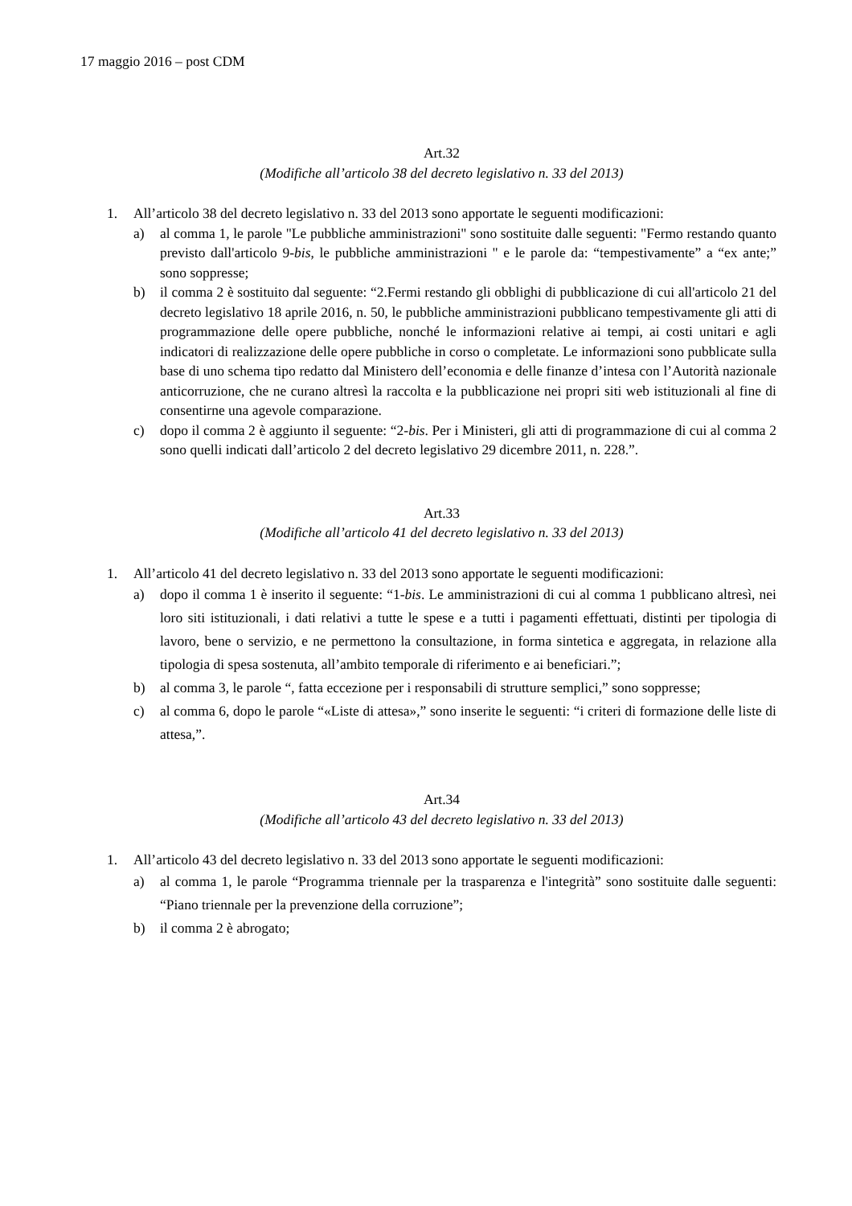17 maggio 2016 – post CDM
Art.32
(Modifiche all’articolo 38 del decreto legislativo n. 33 del 2013)
1. All’articolo 38 del decreto legislativo n. 33 del 2013 sono apportate le seguenti modificazioni:
a) al comma 1, le parole "Le pubbliche amministrazioni" sono sostituite dalle seguenti: "Fermo restando quanto previsto dall'articolo 9-bis, le pubbliche amministrazioni " e le parole da: “tempestivamente” a “ex ante;” sono soppresse;
b) il comma 2 è sostituito dal seguente: “2.Fermi restando gli obblighi di pubblicazione di cui all'articolo 21 del decreto legislativo 18 aprile 2016, n. 50, le pubbliche amministrazioni pubblicano tempestivamente gli atti di programmazione delle opere pubbliche, nonché le informazioni relative ai tempi, ai costi unitari e agli indicatori di realizzazione delle opere pubbliche in corso o completate. Le informazioni sono pubblicate sulla base di uno schema tipo redatto dal Ministero dell’economia e delle finanze d’intesa con l’Autorità nazionale anticorruzione, che ne curano altresì la raccolta e la pubblicazione nei propri siti web istituzionali al fine di consentirne una agevole comparazione.
c) dopo il comma 2 è aggiunto il seguente: “2-bis. Per i Ministeri, gli atti di programmazione di cui al comma 2 sono quelli indicati dall’articolo 2 del decreto legislativo 29 dicembre 2011, n. 228.”.
Art.33
(Modifiche all’articolo 41 del decreto legislativo n. 33 del 2013)
1. All’articolo 41 del decreto legislativo n. 33 del 2013 sono apportate le seguenti modificazioni:
a) dopo il comma 1 è inserito il seguente: “1-bis. Le amministrazioni di cui al comma 1 pubblicano altresì, nei loro siti istituzionali, i dati relativi a tutte le spese e a tutti i pagamenti effettuati, distinti per tipologia di lavoro, bene o servizio, e ne permettono la consultazione, in forma sintetica e aggregata, in relazione alla tipologia di spesa sostenuta, all’ambito temporale di riferimento e ai beneficiari.”;
b) al comma 3, le parole “, fatta eccezione per i responsabili di strutture semplici,” sono soppresse;
c) al comma 6, dopo le parole “«Liste di attesa»,” sono inserite le seguenti: “i criteri di formazione delle liste di attesa,”.
Art.34
(Modifiche all’articolo 43 del decreto legislativo n. 33 del 2013)
1. All’articolo 43 del decreto legislativo n. 33 del 2013 sono apportate le seguenti modificazioni:
a) al comma 1, le parole “Programma triennale per la trasparenza e l'integrità” sono sostituite dalle seguenti: “Piano triennale per la prevenzione della corruzione”;
b) il comma 2 è abrogato;